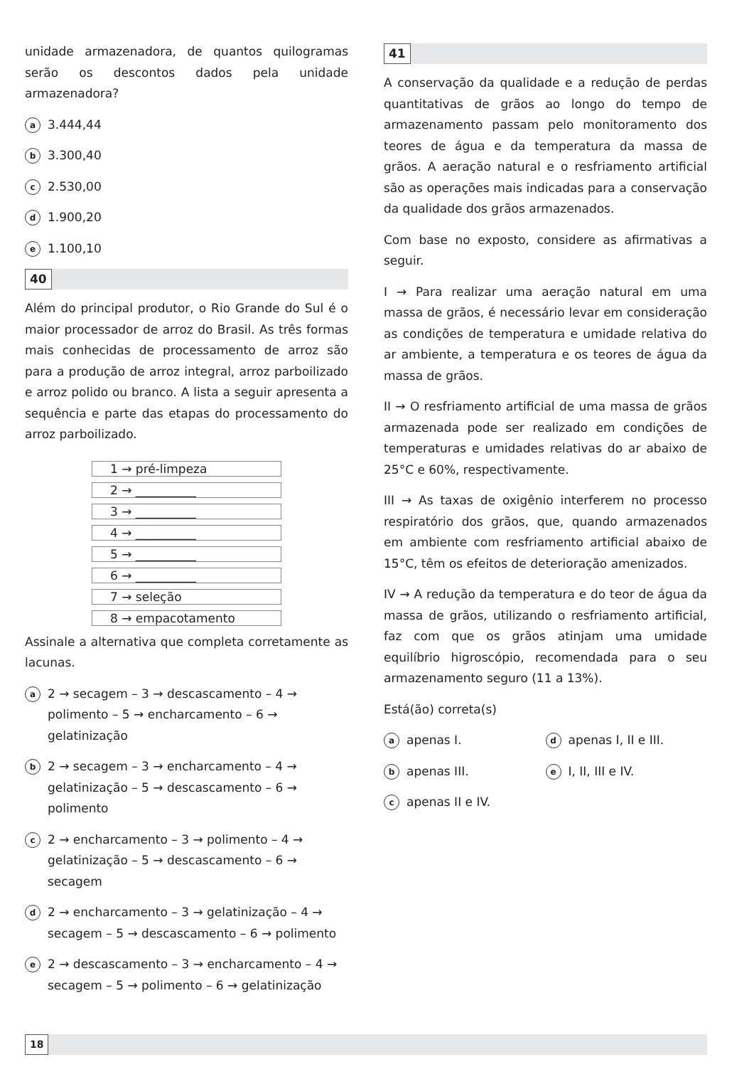unidade armazenadora, de quantos quilogramas serão os descontos dados pela unidade armazenadora?
a 3.444,44
b 3.300,40
c 2.530,00
d 1.900,20
e 1.100,10
40
Além do principal produtor, o Rio Grande do Sul é o maior processador de arroz do Brasil. As três formas mais conhecidas de processamento de arroz são para a produção de arroz integral, arroz parboilizado e arroz polido ou branco. A lista a seguir apresenta a sequência e parte das etapas do processamento do arroz parboilizado.
| 1 → pré-limpeza |
| 2 → __________ |
| 3 → __________ |
| 4 → __________ |
| 5 → __________ |
| 6 → __________ |
| 7 → seleção |
| 8 → empacotamento |
Assinale a alternativa que completa corretamente as lacunas.
a 2 → secagem – 3 → descascamento – 4 → polimento – 5 → encharcamento – 6 → gelatinização
b 2 → secagem – 3 → encharcamento – 4 → gelatinização – 5 → descascamento – 6 → polimento
c 2 → encharcamento – 3 → polimento – 4 → gelatinização – 5 → descascamento – 6 → secagem
d 2 → encharcamento – 3 → gelatinização – 4 → secagem – 5 → descascamento – 6 → polimento
e 2 → descascamento – 3 → encharcamento – 4 → secagem – 5 → polimento – 6 → gelatinização
41
A conservação da qualidade e a redução de perdas quantitativas de grãos ao longo do tempo de armazenamento passam pelo monitoramento dos teores de água e da temperatura da massa de grãos. A aeração natural e o resfriamento artificial são as operações mais indicadas para a conservação da qualidade dos grãos armazenados.
Com base no exposto, considere as afirmativas a seguir.
I → Para realizar uma aeração natural em uma massa de grãos, é necessário levar em consideração as condições de temperatura e umidade relativa do ar ambiente, a temperatura e os teores de água da massa de grãos.
II → O resfriamento artificial de uma massa de grãos armazenada pode ser realizado em condições de temperaturas e umidades relativas do ar abaixo de 25°C e 60%, respectivamente.
III → As taxas de oxigênio interferem no processo respiratório dos grãos, que, quando armazenados em ambiente com resfriamento artificial abaixo de 15°C, têm os efeitos de deterioração amenizados.
IV → A redução da temperatura e do teor de água da massa de grãos, utilizando o resfriamento artificial, faz com que os grãos atinjam uma umidade equilíbrio higroscópio, recomendada para o seu armazenamento seguro (11 a 13%).
Está(ão) correta(s)
aapenas I.
dapenas I, II e III.
bapenas III.
e I, II, III e IV.
capenas II e IV.
18